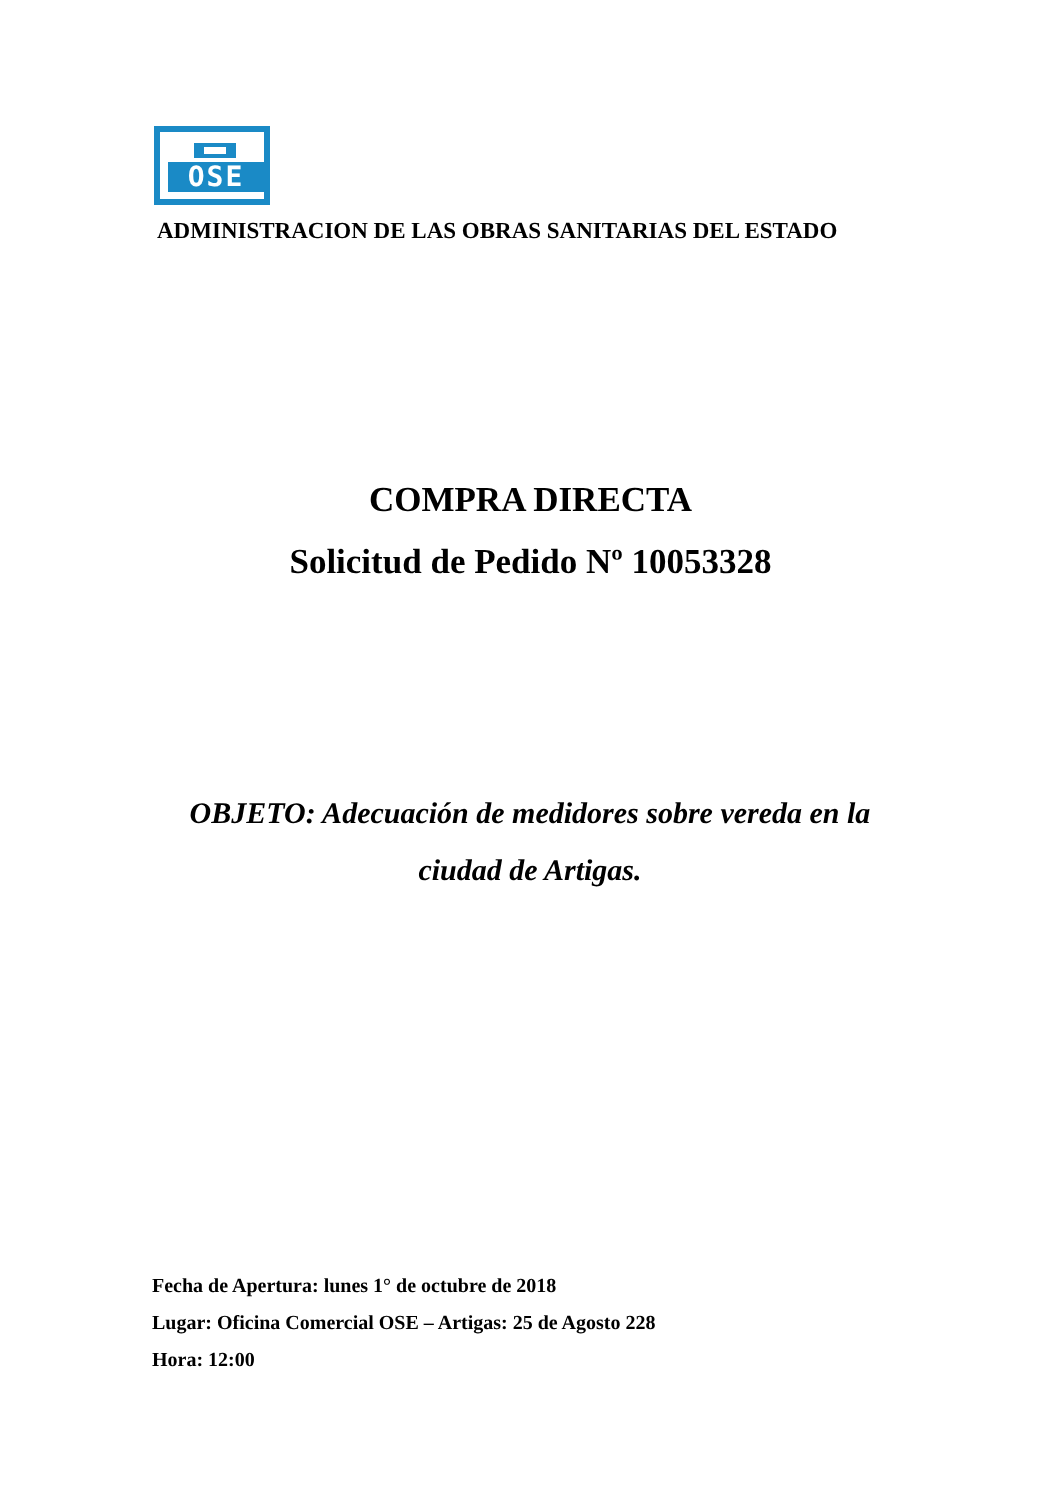OSE
ADMINISTRACION DE LAS OBRAS SANITARIAS DEL ESTADO
COMPRA DIRECTA
Solicitud de Pedido Nº 10053328
OBJETO: Adecuación de medidores sobre vereda en la ciudad de Artigas.
Fecha de Apertura: lunes 1° de octubre de 2018
Lugar: Oficina Comercial OSE – Artigas: 25 de Agosto 228
Hora: 12:00